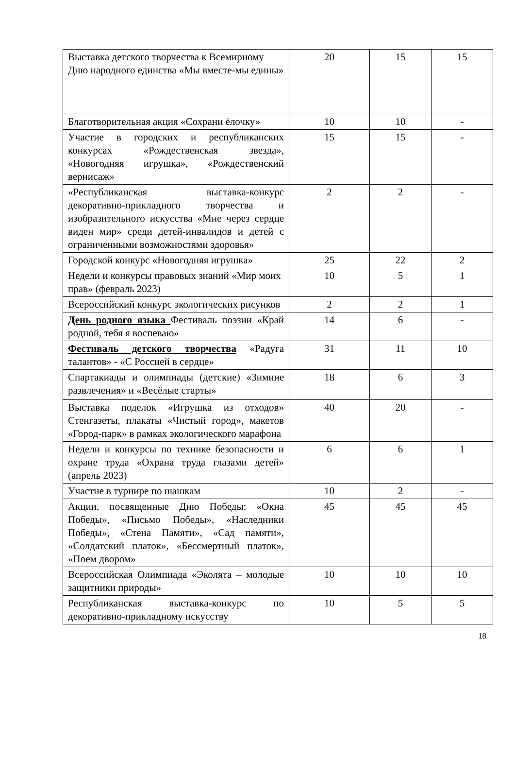| Выставка детского творчества к Всемирному Дню народного единства «Мы вместе-мы едины» | 20 | 15 | 15 |
| Благотворительная акция «Сохрани ёлочку» | 10 | 10 | - |
| Участие в городских и республиканских конкурсах «Рождественская звезда», «Новогодняя игрушка», «Рождественский вернисаж» | 15 | 15 | - |
| «Республиканская выставка-конкурс декоративно-прикладного творчества и изобразительного искусства «Мне через сердце виден мир» среди детей-инвалидов и детей с ограниченными возможностями здоровья» | 2 | 2 | - |
| Городской конкурс «Новогодняя игрушка» | 25 | 22 | 2 |
| Недели и конкурсы правовых знаний «Мир моих прав» (февраль 2023) | 10 | 5 | 1 |
| Всероссийский конкурс экологических рисунков | 2 | 2 | 1 |
| День родного языка Фестиваль поэзии «Край родной, тебя я воспеваю» | 14 | 6 | - |
| Фестиваль детского творчества «Радуга талантов» - «С Россией в сердце» | 31 | 11 | 10 |
| Спартакиады и олимпиады (детские) «Зимние развлечения» и «Весёлые старты» | 18 | 6 | 3 |
| Выставка поделок «Игрушка из отходов» Стенгазеты, плакаты «Чистый город», макетов «Город-парк» в рамках экологического марафона | 40 | 20 | - |
| Недели и конкурсы по технике безопасности и охране труда «Охрана труда глазами детей» (апрель 2023) | 6 | 6 | 1 |
| Участие в турнире по шашкам | 10 | 2 | - |
| Акции, посвященные Дню Победы: «Окна Победы», «Письмо Победы», «Наследники Победы», «Стена Памяти», «Сад памяти», «Солдатский платок», «Бессмертный платок», «Поем двором» | 45 | 45 | 45 |
| Всероссийская Олимпиада «Эколята – молодые защитники природы» | 10 | 10 | 10 |
| Республиканская выставка-конкурс по декоративно-прикладному искусству | 10 | 5 | 5 |
18